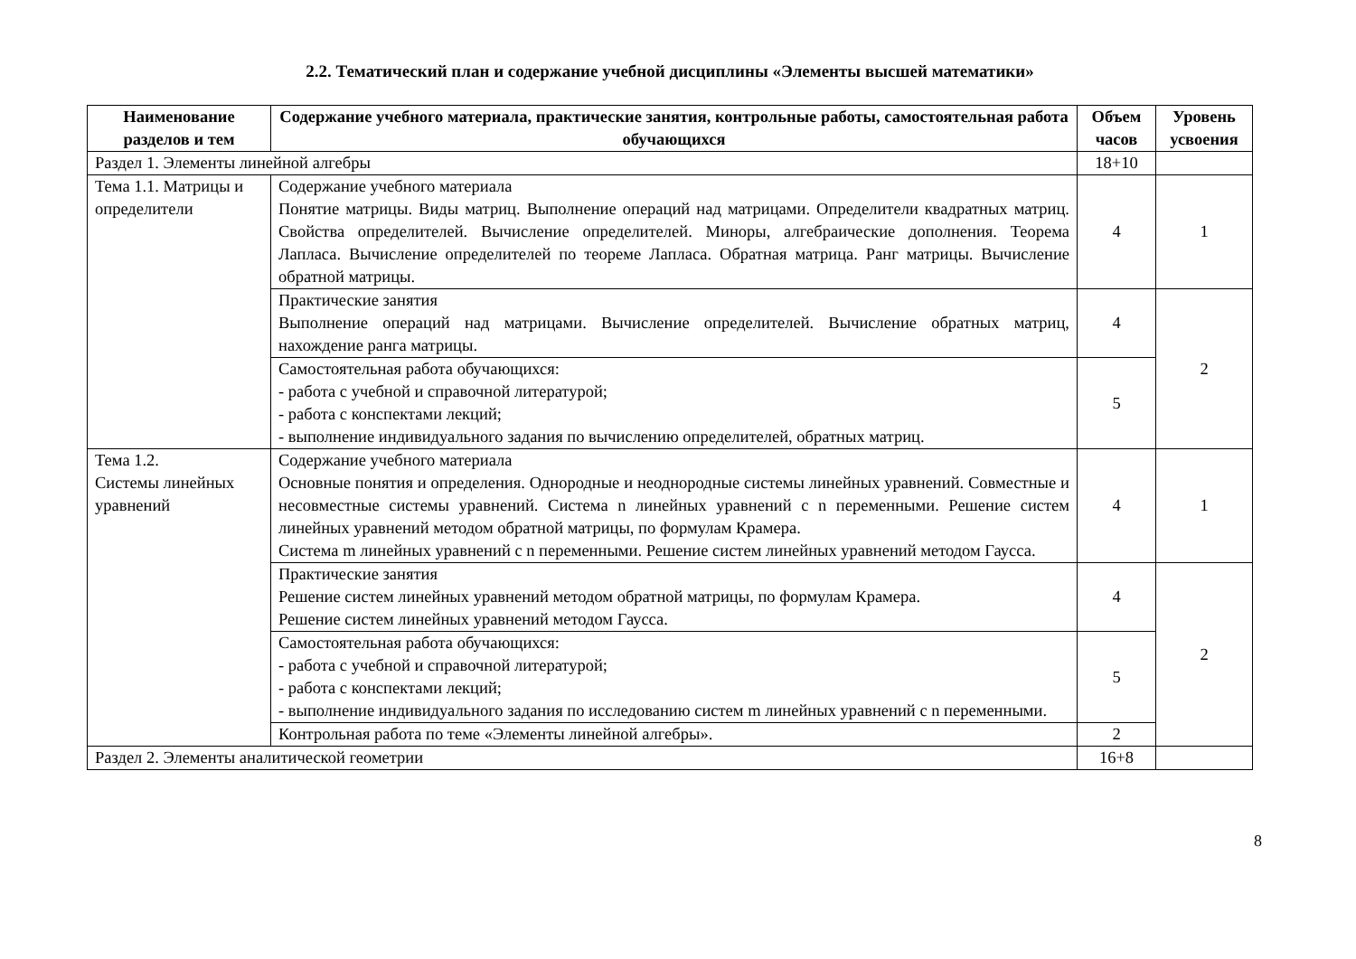2.2. Тематический план и содержание учебной дисциплины «Элементы высшей математики»
| Наименование разделов и тем | Содержание учебного материала, практические занятия, контрольные работы, самостоятельная работа обучающихся | Объем часов | Уровень усвоения |
| --- | --- | --- | --- |
| Раздел 1. Элементы линейной алгебры | | 18+10 | |
| Тема 1.1. Матрицы и определители | Содержание учебного материала Понятие матрицы. Виды матриц. Выполнение операций над матрицами. Определители квадратных матриц. Свойства определителей. Вычисление определителей. Миноры, алгебраические дополнения. Теорема Лапласа. Вычисление определителей по теореме Лапласа. Обратная матрица. Ранг матрицы. Вычисление обратной матрицы. | 4 | 1 |
| | Практические занятия Выполнение операций над матрицами. Вычисление определителей. Вычисление обратных матриц, нахождение ранга матрицы. | 4 | 2 |
| | Самостоятельная работа обучающихся: - работа с учебной и справочной литературой; - работа с конспектами лекций; - выполнение индивидуального задания по вычислению определителей, обратных матриц. | 5 | |
| Тема 1.2. Системы линейных уравнений | Содержание учебного материала Основные понятия и определения. Однородные и неоднородные системы линейных уравнений. Совместные и несовместные системы уравнений. Система n линейных уравнений с n переменными. Решение систем линейных уравнений методом обратной матрицы, по формулам Крамера. Система m линейных уравнений с n переменными. Решение систем линейных уравнений методом Гаусса. | 4 | 1 |
| | Практические занятия Решение систем линейных уравнений методом обратной матрицы, по формулам Крамера. Решение систем линейных уравнений методом Гаусса. | 4 | 2 |
| | Самостоятельная работа обучающихся: - работа с учебной и справочной литературой; - работа с конспектами лекций; - выполнение индивидуального задания по исследованию систем m линейных уравнений с n переменными. | 5 | |
| | Контрольная работа по теме «Элементы линейной алгебры». | 2 | |
| Раздел 2. Элементы аналитической геометрии | | 16+8 | |
8